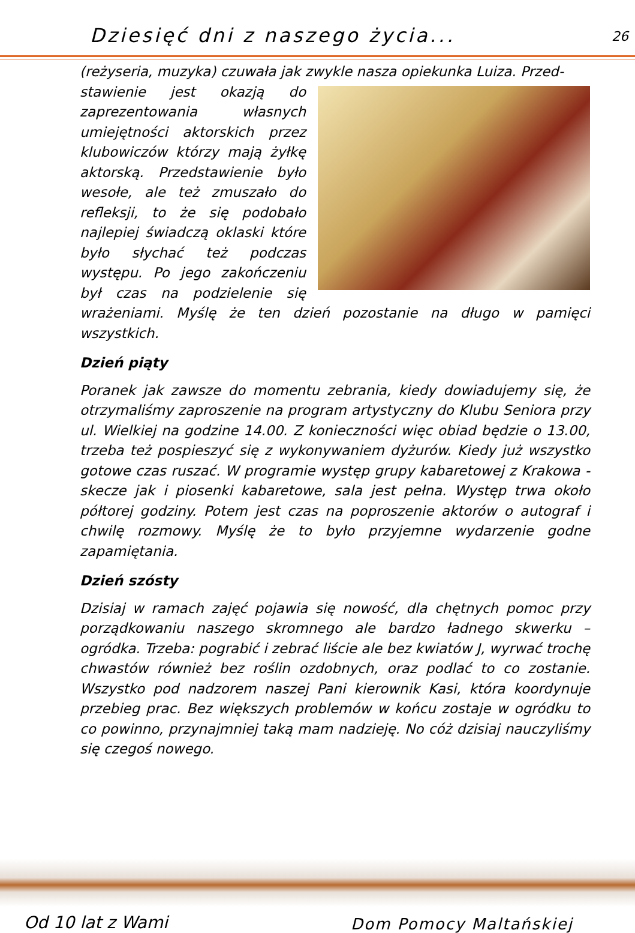Dziesięć dni z naszego życia...
26
(reżyseria, muzyka) czuwała jak zwykle nasza opiekunka Luiza. Przed-
stawienie jest okazją do zaprezentowania własnych umiejętności aktorskich przez klubowiczów którzy mają żyłkę aktorską. Przedstawienie było wesołe, ale też zmuszało do refleksji, to że się podobało najlepiej świadczą oklaski które było słychać też podczas występu. Po jego zakończeniu był czas na podzielenie się wrażeniami. Myślę że ten dzień pozostanie na długo w pamięci wszystkich.
Dzień piąty
Poranek jak zawsze do momentu zebrania, kiedy dowiadujemy się, że otrzymaliśmy zaproszenie na program artystyczny do Klubu Seniora przy ul. Wielkiej na godzine 14.00. Z konieczności więc obiad będzie o 13.00, trzeba też pospieszyć się z wykonywaniem dyżurów. Kiedy już wszystko gotowe czas ruszać. W programie występ grupy kabaretowej z Krakowa - skecze jak i piosenki kabaretowe, sala jest pełna. Występ trwa około półtorej godziny. Potem jest czas na poproszenie aktorów o autograf i chwilę rozmowy. Myślę że to było przyjemne wydarzenie godne zapamiętania.
Dzień szósty
Dzisiaj w ramach zajęć pojawia się nowość, dla chętnych pomoc przy porządkowaniu naszego skromnego ale bardzo ładnego skwerku – ogródka. Trzeba: pograbić i zebrać liście ale bez kwiatów J, wyrwać trochę chwastów również bez roślin ozdobnych, oraz podlać to co zostanie. Wszystko pod nadzorem naszej Pani kierownik Kasi, która koordynuje przebieg prac. Bez większych problemów w końcu zostaje w ogródku to co powinno, przynajmniej taką mam nadzieję. No cóż dzisiaj nauczyliśmy się czegoś nowego.
Od 10 lat z Wami Dom Pomocy Maltańskiej